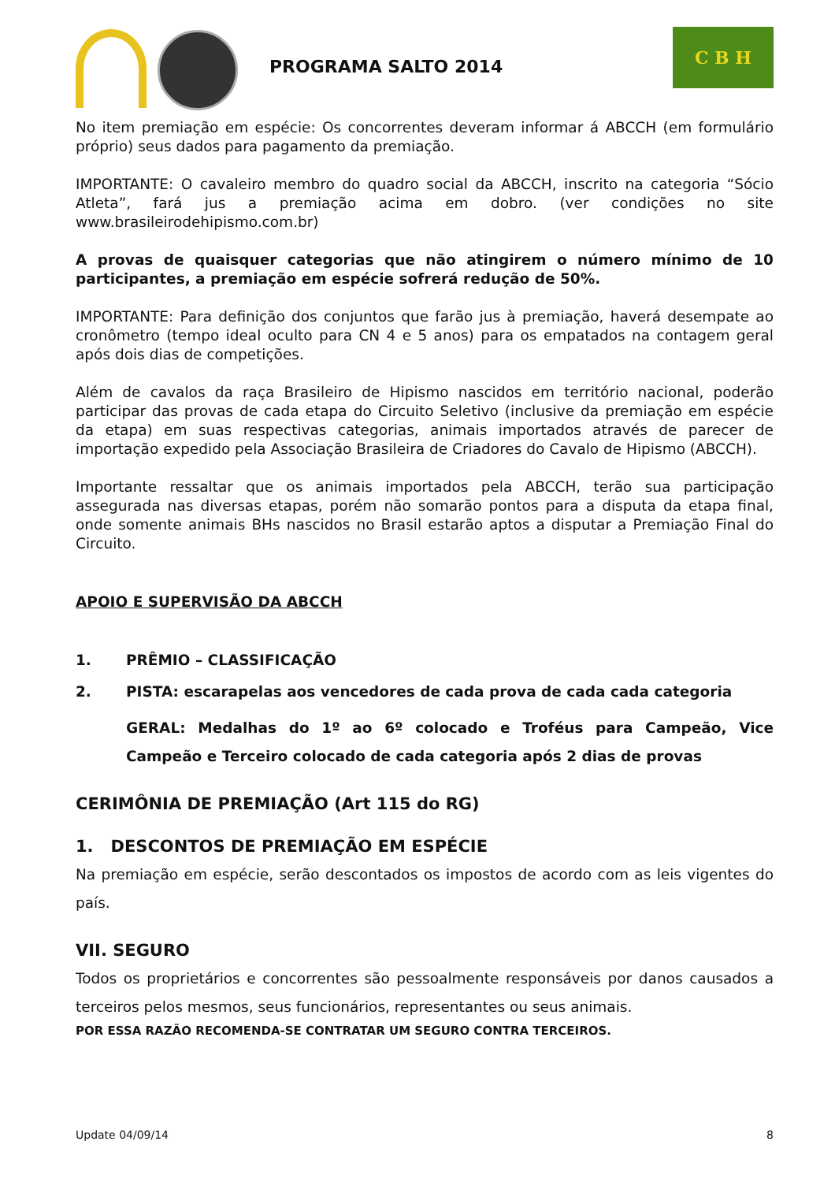PROGRAMA SALTO 2014
C B H
No item premiação em espécie: Os concorrentes deveram informar á ABCCH (em formulário próprio) seus dados para pagamento da premiação.
IMPORTANTE: O cavaleiro membro do quadro social da ABCCH, inscrito na categoria “Sócio Atleta”, fará jus a premiação acima em dobro. (ver condições no site www.brasileirodehipismo.com.br)
A provas de quaisquer categorias que não atingirem o número mínimo de 10 participantes, a premiação em espécie sofrerá redução de 50%.
IMPORTANTE: Para definição dos conjuntos que farão jus à premiação, haverá desempate ao cronômetro (tempo ideal oculto para CN 4 e 5 anos) para os empatados na contagem geral após dois dias de competições.
Além de cavalos da raça Brasileiro de Hipismo nascidos em território nacional, poderão participar das provas de cada etapa do Circuito Seletivo (inclusive da premiação em espécie da etapa) em suas respectivas categorias, animais importados através de parecer de importação expedido pela Associação Brasileira de Criadores do Cavalo de Hipismo (ABCCH).
Importante ressaltar que os animais importados pela ABCCH, terão sua participação assegurada nas diversas etapas, porém não somarão pontos para a disputa da etapa final, onde somente animais BHs nascidos no Brasil estarão aptos a disputar a Premiação Final do Circuito.
APOIO E SUPERVISÃO DA ABCCH
1. PRÊMIO – CLASSIFICAÇÃO
2. PISTA: escarapelas aos vencedores de cada prova de cada cada categoria
GERAL: Medalhas do 1º ao 6º colocado e Troféus para Campeão, Vice Campeão e Terceiro colocado de cada categoria após 2 dias de provas
CERIMÔNIA DE PREMIAÇÃO (Art 115 do RG)
1. DESCONTOS DE PREMIAÇÃO EM ESPÉCIE
Na premiação em espécie, serão descontados os impostos de acordo com as leis vigentes do país.
VII. SEGURO
Todos os proprietários e concorrentes são pessoalmente responsáveis por danos causados a terceiros pelos mesmos, seus funcionários, representantes ou seus animais.
POR ESSA RAZÃO RECOMENDA-SE CONTRATAR UM SEGURO CONTRA TERCEIROS.
Update 04/09/14 8